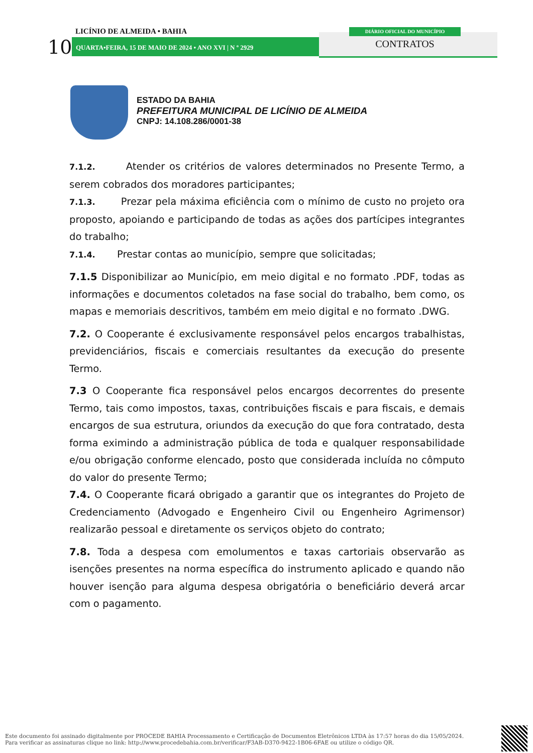10
LICÍNIO DE ALMEIDA • BAHIA
QUARTA•FEIRA, 15 DE MAIO DE 2024 • ANO XVI | N º 2929
DIÁRIO OFICIAL DO MUNICÍPIO
CONTRATOS
ESTADO DA BAHIA
PREFEITURA MUNICIPAL DE LICÍNIO DE ALMEIDA
CNPJ: 14.108.286/0001-38
7.1.2. Atender os critérios de valores determinados no Presente Termo, a serem cobrados dos moradores participantes;
7.1.3. Prezar pela máxima eficiência com o mínimo de custo no projeto ora proposto, apoiando e participando de todas as ações dos partícipes integrantes do trabalho;
7.1.4. Prestar contas ao município, sempre que solicitadas;
7.1.5 Disponibilizar ao Município, em meio digital e no formato .PDF, todas as informações e documentos coletados na fase social do trabalho, bem como, os mapas e memoriais descritivos, também em meio digital e no formato .DWG.
7.2. O Cooperante é exclusivamente responsável pelos encargos trabalhistas, previdenciários, fiscais e comerciais resultantes da execução do presente Termo.
7.3 O Cooperante fica responsável pelos encargos decorrentes do presente Termo, tais como impostos, taxas, contribuições fiscais e para fiscais, e demais encargos de sua estrutura, oriundos da execução do que fora contratado, desta forma eximindo a administração pública de toda e qualquer responsabilidade e/ou obrigação conforme elencado, posto que considerada incluída no cômputo do valor do presente Termo;
7.4. O Cooperante ficará obrigado a garantir que os integrantes do Projeto de Credenciamento (Advogado e Engenheiro Civil ou Engenheiro Agrimensor) realizarão pessoal e diretamente os serviços objeto do contrato;
7.8. Toda a despesa com emolumentos e taxas cartoriais observarão as isenções presentes na norma específica do instrumento aplicado e quando não houver isenção para alguma despesa obrigatória o beneficiário deverá arcar com o pagamento.
Este documento foi assinado digitalmente por PROCEDE BAHIA Processamento e Certificação de Documentos Eletrônicos LTDA às 17:57 horas do dia 15/05/2024.
Para verificar as assinaturas clique no link: http://www.procedebahia.com.br/verificar/F3AB-D370-9422-1B06-6FAE ou utilize o código QR.